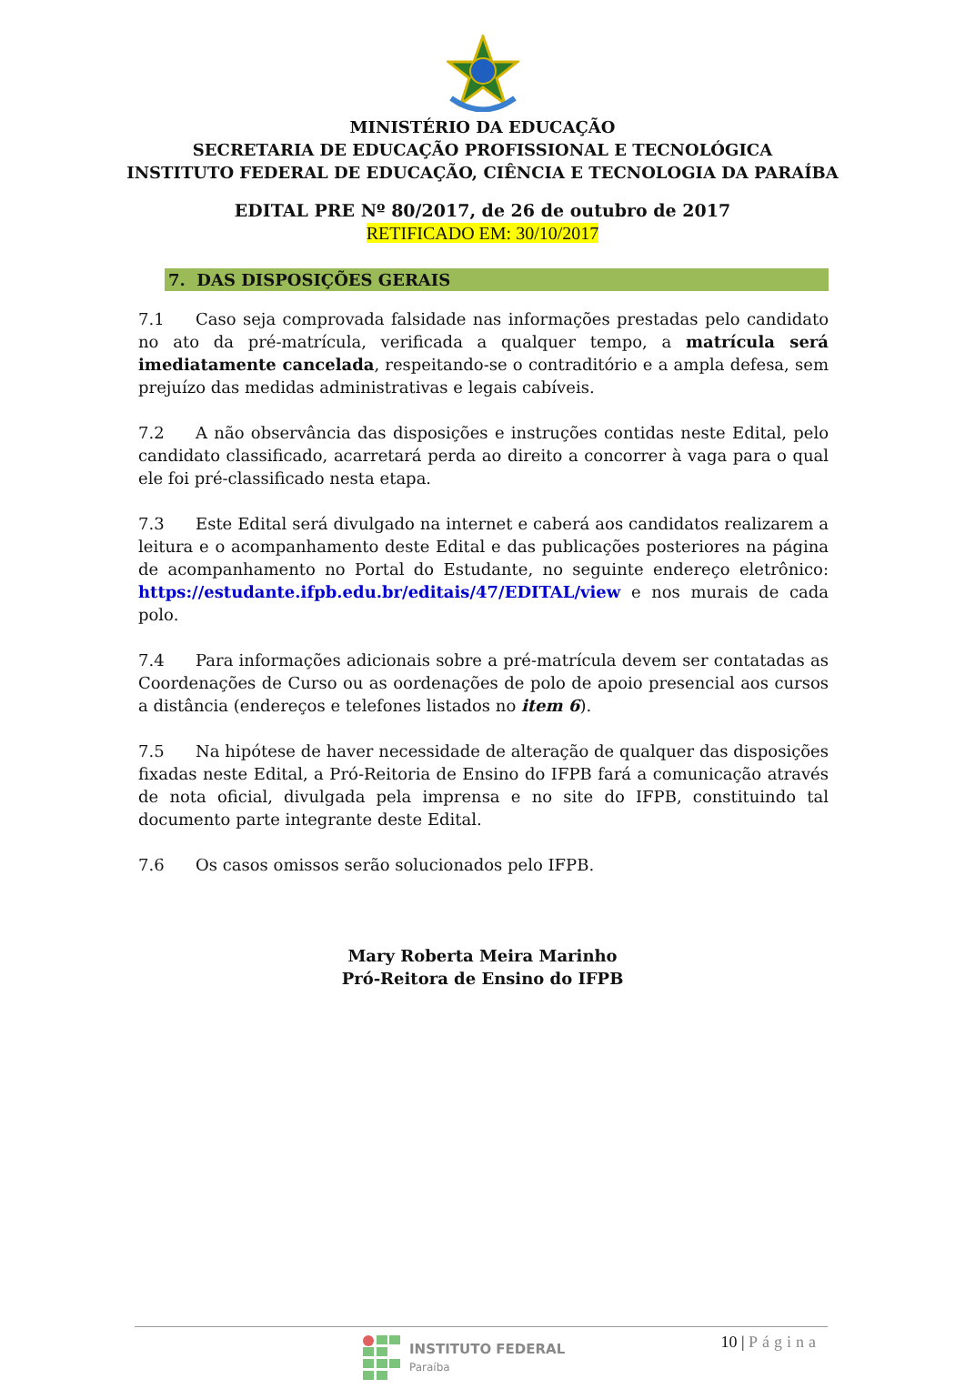MINISTÉRIO DA EDUCAÇÃO
SECRETARIA DE EDUCAÇÃO PROFISSIONAL E TECNOLÓGICA
INSTITUTO FEDERAL DE EDUCAÇÃO, CIÊNCIA E TECNOLOGIA DA PARAÍBA
EDITAL PRE Nº 80/2017, de 26 de outubro de 2017
RETIFICADO EM: 30/10/2017
7. DAS DISPOSIÇÕES GERAIS
7.1 Caso seja comprovada falsidade nas informações prestadas pelo candidato no ato da pré-matrícula, verificada a qualquer tempo, a matrícula será imediatamente cancelada, respeitando-se o contraditório e a ampla defesa, sem prejuízo das medidas administrativas e legais cabíveis.
7.2 A não observância das disposições e instruções contidas neste Edital, pelo candidato classificado, acarretará perda ao direito a concorrer à vaga para o qual ele foi pré-classificado nesta etapa.
7.3 Este Edital será divulgado na internet e caberá aos candidatos realizarem a leitura e o acompanhamento deste Edital e das publicações posteriores na página de acompanhamento no Portal do Estudante, no seguinte endereço eletrônico: https://estudante.ifpb.edu.br/editais/47/EDITAL/view e nos murais de cada polo.
7.4 Para informações adicionais sobre a pré-matrícula devem ser contatadas as Coordenações de Curso ou as oordenações de polo de apoio presencial aos cursos a distância (endereços e telefones listados no item 6).
7.5 Na hipótese de haver necessidade de alteração de qualquer das disposições fixadas neste Edital, a Pró-Reitoria de Ensino do IFPB fará a comunicação através de nota oficial, divulgada pela imprensa e no site do IFPB, constituindo tal documento parte integrante deste Edital.
7.6 Os casos omissos serão solucionados pelo IFPB.
Mary Roberta Meira Marinho
Pró-Reitora de Ensino do IFPB
INSTITUTO FEDERAL
Paraíba
10 | Página